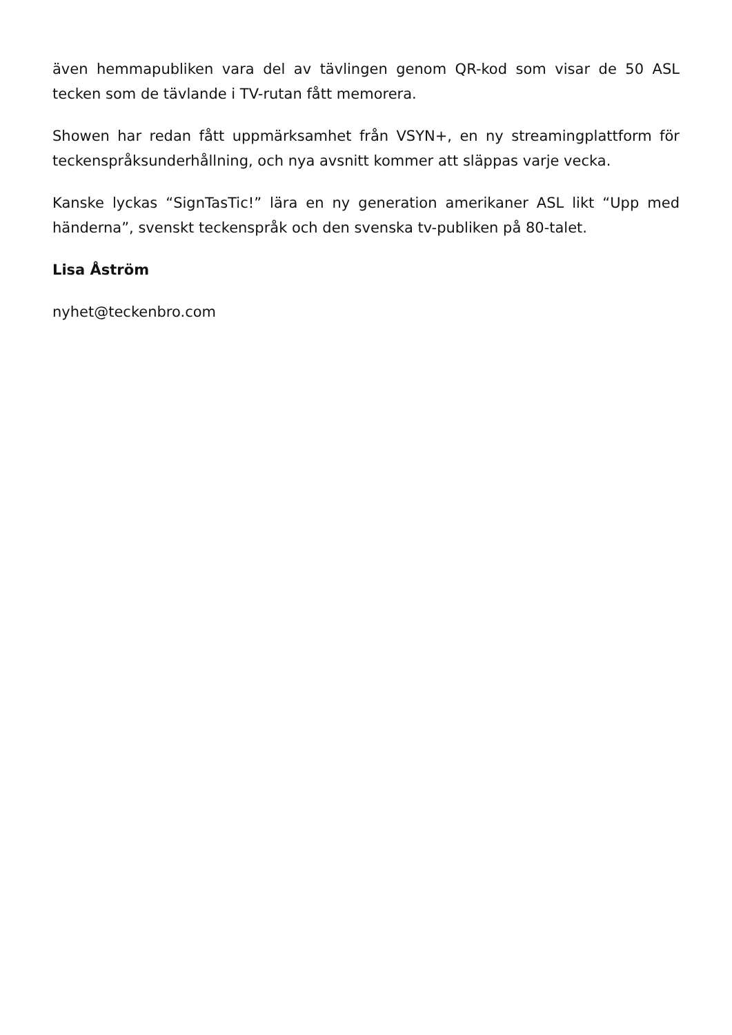även hemmapubliken vara del av tävlingen genom QR-kod som visar de 50 ASL tecken som de tävlande i TV-rutan fått memorera.
Showen har redan fått uppmärksamhet från VSYN+, en ny streamingplattform för teckenspråksunderhållning, och nya avsnitt kommer att släppas varje vecka.
Kanske lyckas “SignTasTic!” lära en ny generation amerikaner ASL likt “Upp med händerna”, svenskt teckenspråk och den svenska tv-publiken på 80-talet.
Lisa Åström
nyhet@teckenbro.com